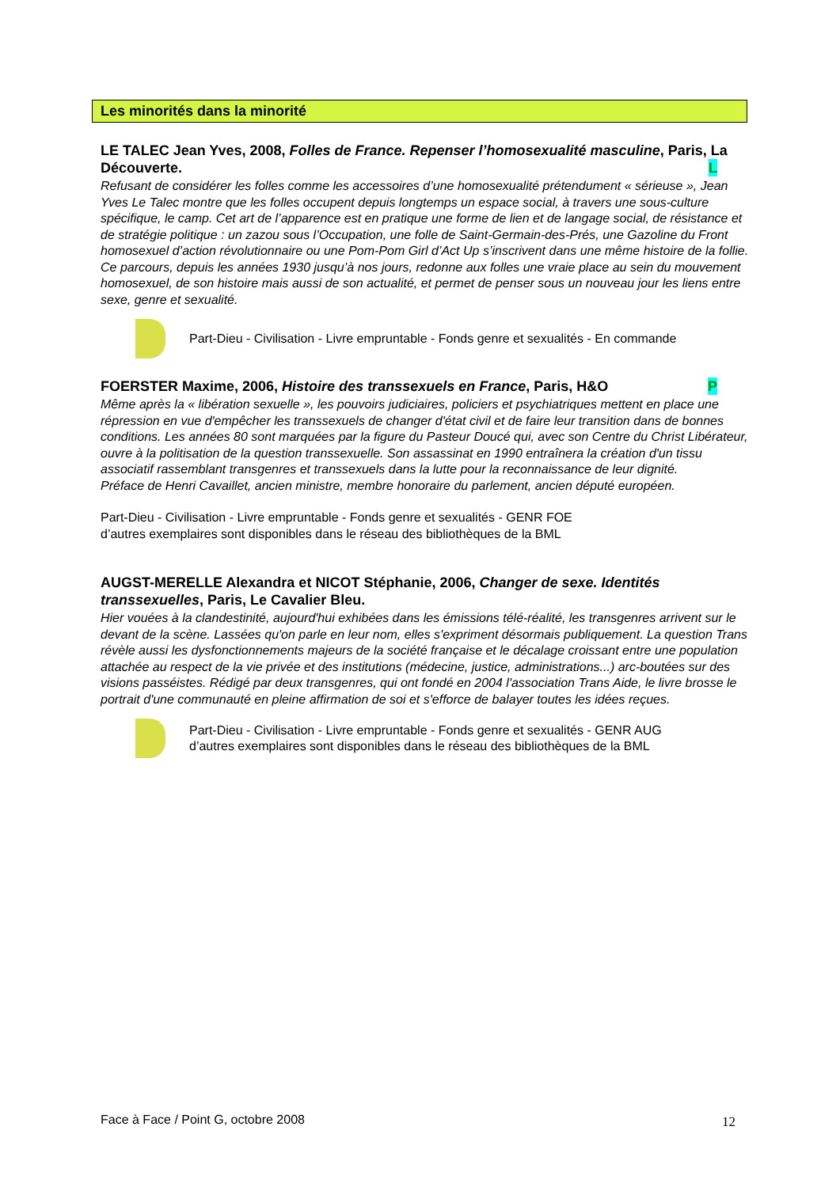Les minorités dans la minorité
LE TALEC Jean Yves, 2008, Folles de France. Repenser l’homosexualité masculine, Paris, La Découverte. L
Refusant de considérer les folles comme les accessoires d’une homosexualité prétendument « sérieuse », Jean Yves Le Talec montre que les folles occupent depuis longtemps un espace social, à travers une sous-culture spécifique, le camp. Cet art de l’apparence est en pratique une forme de lien et de langage social, de résistance et de stratégie politique : un zazou sous l’Occupation, une folle de Saint-Germain-des-Prés, une Gazoline du Front homosexuel d’action révolutionnaire ou une Pom-Pom Girl d’Act Up s’inscrivent dans une même histoire de la follie.
Ce parcours, depuis les années 1930 jusqu’à nos jours, redonne aux folles une vraie place au sein du mouvement homosexuel, de son histoire mais aussi de son actualité, et permet de penser sous un nouveau jour les liens entre sexe, genre et sexualité.
Part-Dieu - Civilisation - Livre empruntable - Fonds genre et sexualités - En commande
FOERSTER Maxime, 2006, Histoire des transsexuels en France, Paris, H&O P
Même après la « libération sexuelle », les pouvoirs judiciaires, policiers et psychiatriques mettent en place une répression en vue d'empêcher les transsexuels de changer d'état civil et de faire leur transition dans de bonnes conditions. Les années 80 sont marquées par la figure du Pasteur Doucé qui, avec son Centre du Christ Libérateur, ouvre à la politisation de la question transsexuelle. Son assassinat en 1990 entraînera la création d'un tissu associatif rassemblant transgenres et transsexuels dans la lutte pour la reconnaissance de leur dignité.
Préface de Henri Cavaillet, ancien ministre, membre honoraire du parlement, ancien député européen.
Part-Dieu - Civilisation - Livre empruntable - Fonds genre et sexualités - GENR FOE
d’autres exemplaires sont disponibles dans le réseau des bibliothèques de la BML
AUGST-MERELLE Alexandra et NICOT Stéphanie, 2006, Changer de sexe. Identités transsexuelles, Paris, Le Cavalier Bleu.
Hier vouées à la clandestinité, aujourd'hui exhibées dans les émissions télé-réalité, les transgenres arrivent sur le devant de la scène. Lassées qu'on parle en leur nom, elles s'expriment désormais publiquement. La question Trans révèle aussi les dysfonctionnements majeurs de la société française et le décalage croissant entre une population attachée au respect de la vie privée et des institutions (médecine, justice, administrations...) arc-boutées sur des visions passéistes. Rédigé par deux transgenres, qui ont fondé en 2004 l'association Trans Aide, le livre brosse le portrait d'une communauté en pleine affirmation de soi et s'efforce de balayer toutes les idées reçues.
Part-Dieu - Civilisation - Livre empruntable - Fonds genre et sexualités - GENR AUG
d’autres exemplaires sont disponibles dans le réseau des bibliothèques de la BML
Face à Face / Point G, octobre 2008
12